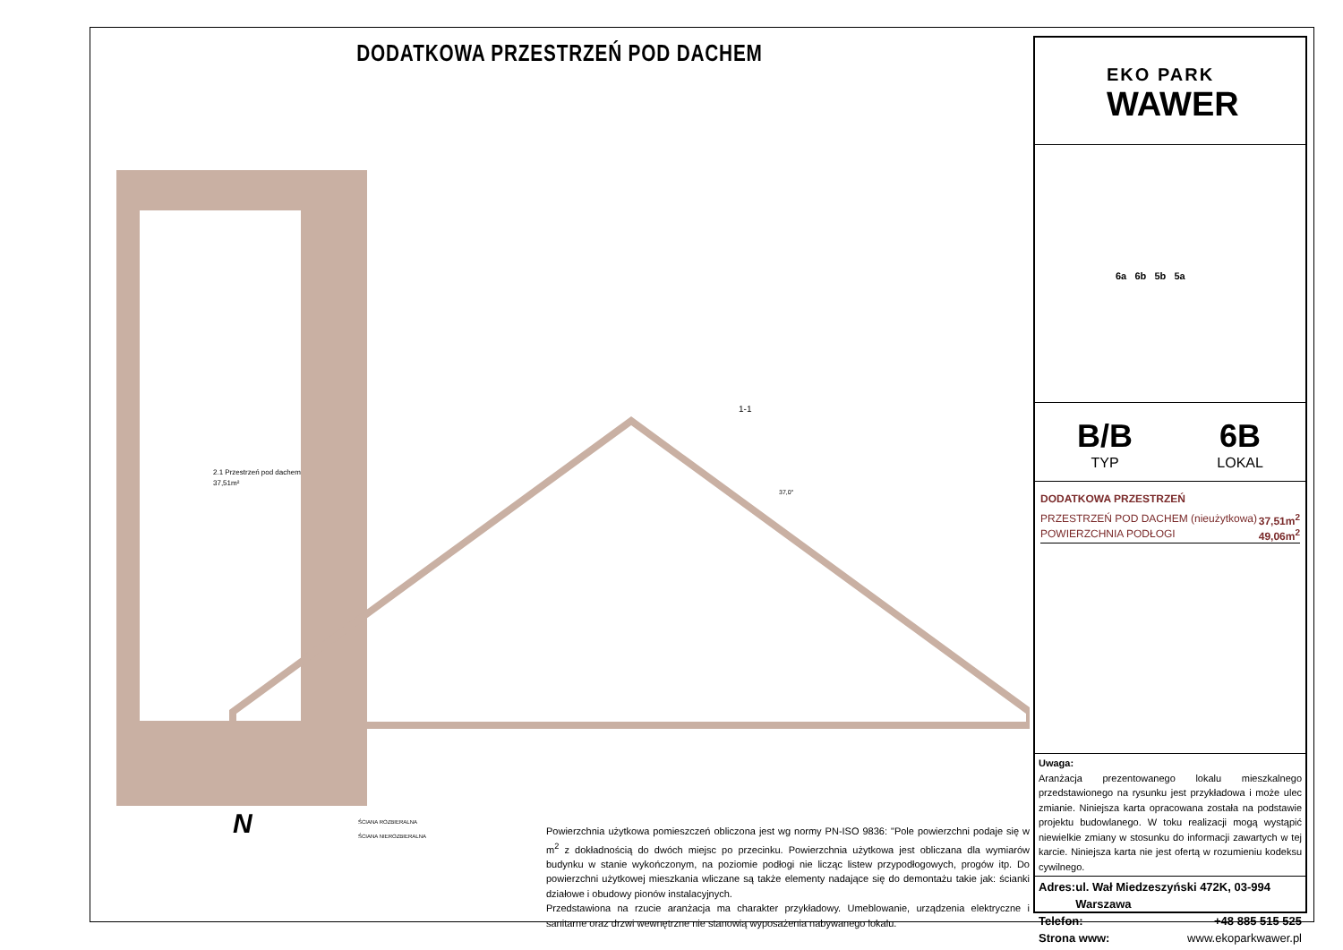DODATKOWA PRZESTRZEŃ POD DACHEM
2.1 Przestrzeń pod dachem
37,51m²
1-1
37,0°
ŚCIANA ROZBIERALNA
ŚCIANA NIEROZBIERALNA
N
Powierzchnia użytkowa pomieszczeń obliczona jest wg normy PN-ISO 9836: "Pole powierzchni podaje się w m<sup>2</sup> z dokładnością do dwóch miejsc po przecinku. Powierzchnia użytkowa jest obliczana dla wymiarów budynku w stanie wykończonym, na poziomie podłogi nie licząc listew przypodłogowych, progów itp. Do powierzchni użytkowej mieszkania wliczane są także elementy nadające się do demontażu takie jak: ścianki działowe i obudowy pionów instalacyjnych.
Przedstawiona na rzucie aranżacja ma charakter przykładowy. Umeblowanie, urządzenia elektryczne i sanitarne oraz drzwi wewnętrzne nie stanowią wyposażenia nabywanego lokalu.
EKO PARK
WAWER
6a 6b 5b 5a
B/B
TYP
6B
LOKAL
DODATKOWA PRZESTRZEŃ
PRZESTRZEŃ POD DACHEM (nieużytkowa) 37,51m<sup>2</sup>
POWIERZCHNIA PODŁOGI 49,06m<sup>2</sup>
Uwaga:
Aranżacja prezentowanego lokalu mieszkalnego przedstawionego na rysunku jest przykładowa i może ulec zmianie. Niniejsza karta opracowana została na podstawie projektu budowlanego. W toku realizacji mogą wystąpić niewielkie zmiany w stosunku do informacji zawartych w tej karcie. Niniejsza karta nie jest ofertą w rozumieniu kodeksu cywilnego.
Adres: ul. Wał Miedzeszyński 472K, 03-994 Warszawa
Telefon: +48 885 515 525
Strona www: www.ekoparkwawer.pl